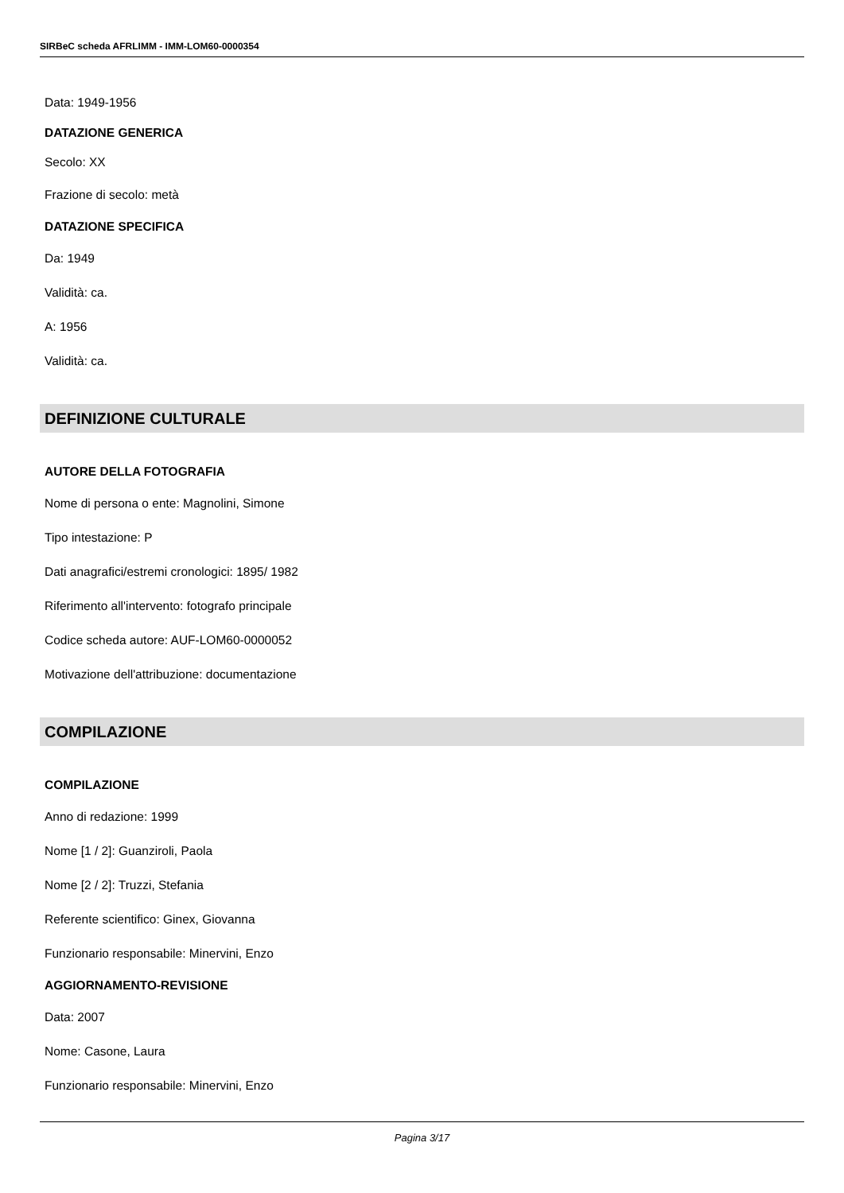SIRBeC scheda AFRLIMM - IMM-LOM60-0000354
Data: 1949-1956
DATAZIONE GENERICA
Secolo: XX
Frazione di secolo: metà
DATAZIONE SPECIFICA
Da: 1949
Validità: ca.
A: 1956
Validità: ca.
DEFINIZIONE CULTURALE
AUTORE DELLA FOTOGRAFIA
Nome di persona o ente: Magnolini, Simone
Tipo intestazione: P
Dati anagrafici/estremi cronologici: 1895/ 1982
Riferimento all'intervento: fotografo principale
Codice scheda autore: AUF-LOM60-0000052
Motivazione dell'attribuzione: documentazione
COMPILAZIONE
COMPILAZIONE
Anno di redazione: 1999
Nome [1 / 2]: Guanziroli, Paola
Nome [2 / 2]: Truzzi, Stefania
Referente scientifico: Ginex, Giovanna
Funzionario responsabile: Minervini, Enzo
AGGIORNAMENTO-REVISIONE
Data: 2007
Nome: Casone, Laura
Funzionario responsabile: Minervini, Enzo
Pagina 3/17